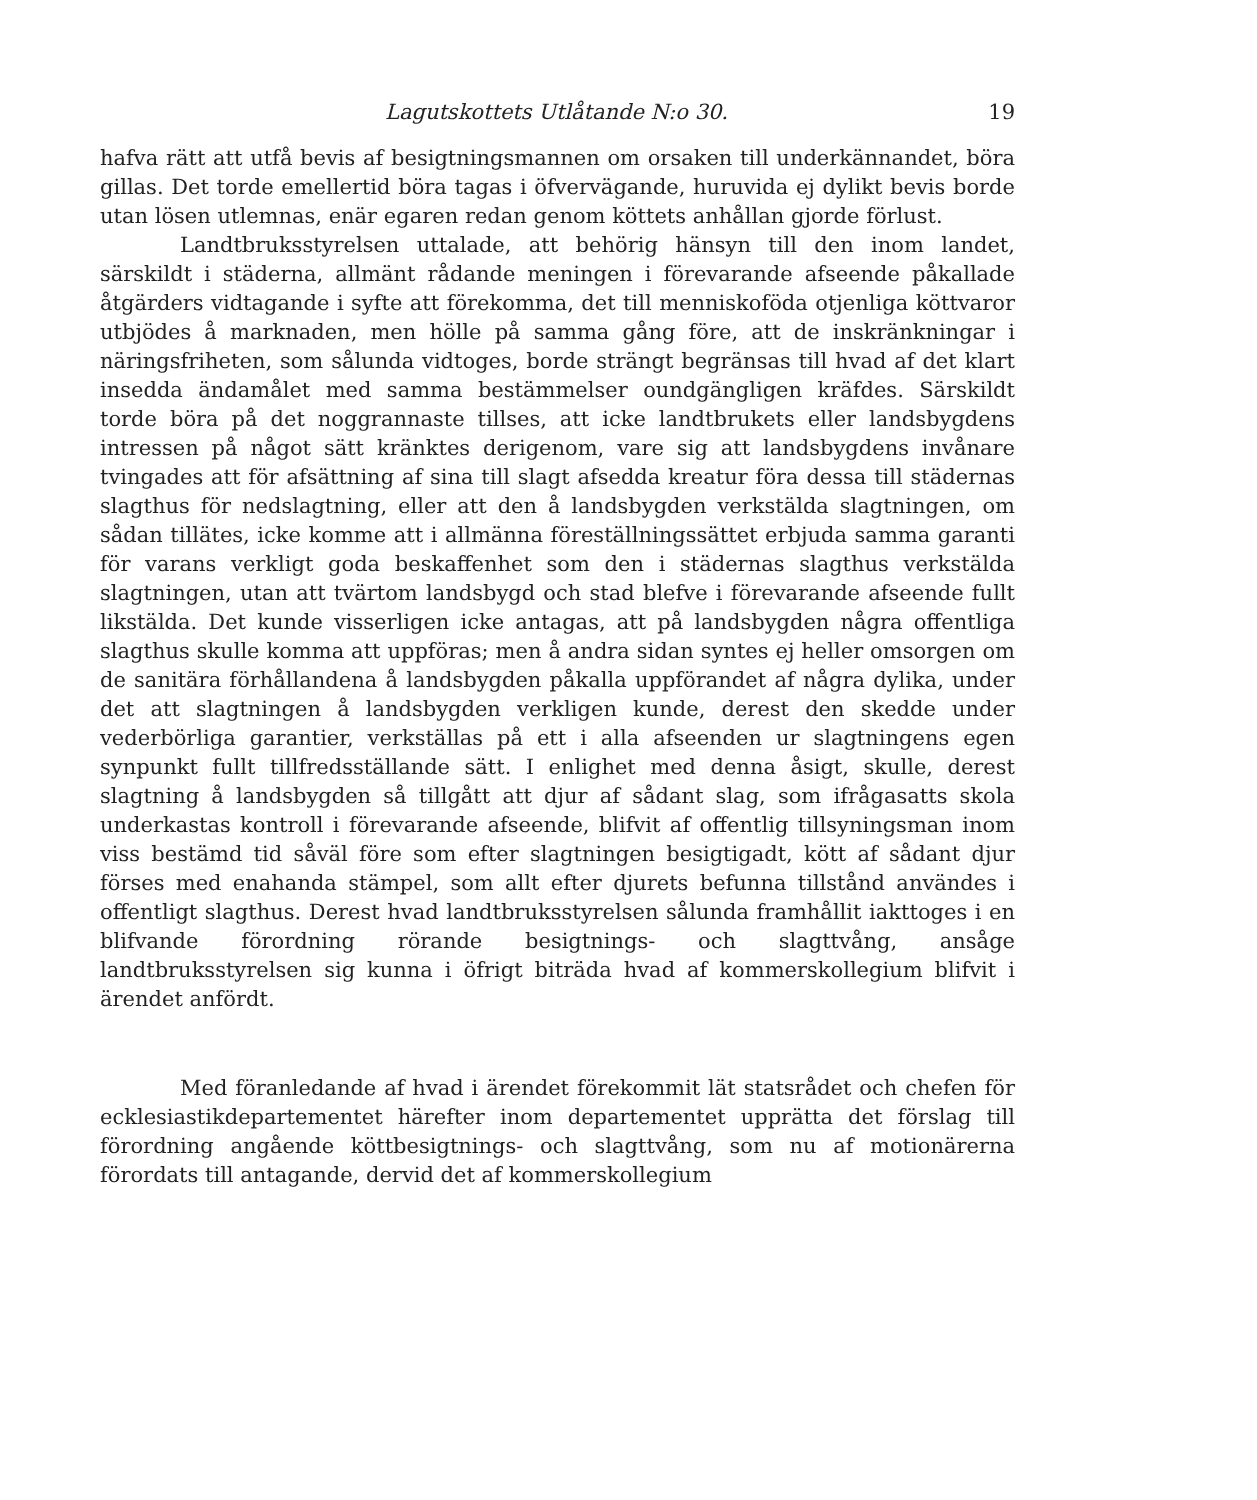Lagutskottets Utlåtande N:o 30. 19
hafva rätt att utfå bevis af besigtningsmannen om orsaken till underkännandet, böra gillas. Det torde emellertid böra tagas i öfvervägande, huruvida ej dylikt bevis borde utan lösen utlemnas, enär egaren redan genom köttets anhållan gjorde förlust.
Landtbruksstyrelsen uttalade, att behörig hänsyn till den inom landet, särskildt i städerna, allmänt rådande meningen i förevarande afseende påkallade åtgärders vidtagande i syfte att förekomma, det till menniskoföda otjenliga köttvaror utbjödes å marknaden, men hölle på samma gång före, att de inskränkningar i näringsfriheten, som sålunda vidtoges, borde strängt begränsas till hvad af det klart insedda ändamålet med samma bestämmelser oundgängligen kräfdes. Särskildt torde böra på det noggrannaste tillses, att icke landtbrukets eller landsbygdens intressen på något sätt kränktes derigenom, vare sig att landsbygdens invånare tvingades att för afsättning af sina till slagt afsedda kreatur föra dessa till städernas slagthus för nedslagtning, eller att den å landsbygden verkstälda slagtningen, om sådan tillätes, icke komme att i allmänna föreställningssättet erbjuda samma garanti för varans verkligt goda beskaffenhet som den i städernas slagthus verkstälda slagtningen, utan att tvärtom landsbygd och stad blefve i förevarande afseende fullt likstälda. Det kunde visserligen icke antagas, att på landsbygden några offentliga slagthus skulle komma att uppföras; men å andra sidan syntes ej heller omsorgen om de sanitära förhållandena å landsbygden påkalla uppförandet af några dylika, under det att slagtningen å landsbygden verkligen kunde, derest den skedde under vederbörliga garantier, verkställas på ett i alla afseenden ur slagtningens egen synpunkt fullt tillfredsställande sätt. I enlighet med denna åsigt, skulle, derest slagtning å landsbygden så tillgått att djur af sådant slag, som ifrågasatts skola underkastas kontroll i förevarande afseende, blifvit af offentlig tillsyningsman inom viss bestämd tid såväl före som efter slagtningen besigtigadt, kött af sådant djur förses med enahanda stämpel, som allt efter djurets befunna tillstånd användes i offentligt slagthus. Derest hvad landtbruksstyrelsen sålunda framhållit iakttoges i en blifvande förordning rörande besigtnings- och slagttvång, ansåge landtbruksstyrelsen sig kunna i öfrigt biträda hvad af kommerskollegium blifvit i ärendet anfördt.
Med föranledande af hvad i ärendet förekommit lät statsrådet och chefen för ecklesiastikdepartementet härefter inom departementet upprätta det förslag till förordning angående köttbesigtnings- och slagttvång, som nu af motionärerna förordats till antagande, dervid det af kommerskollegium